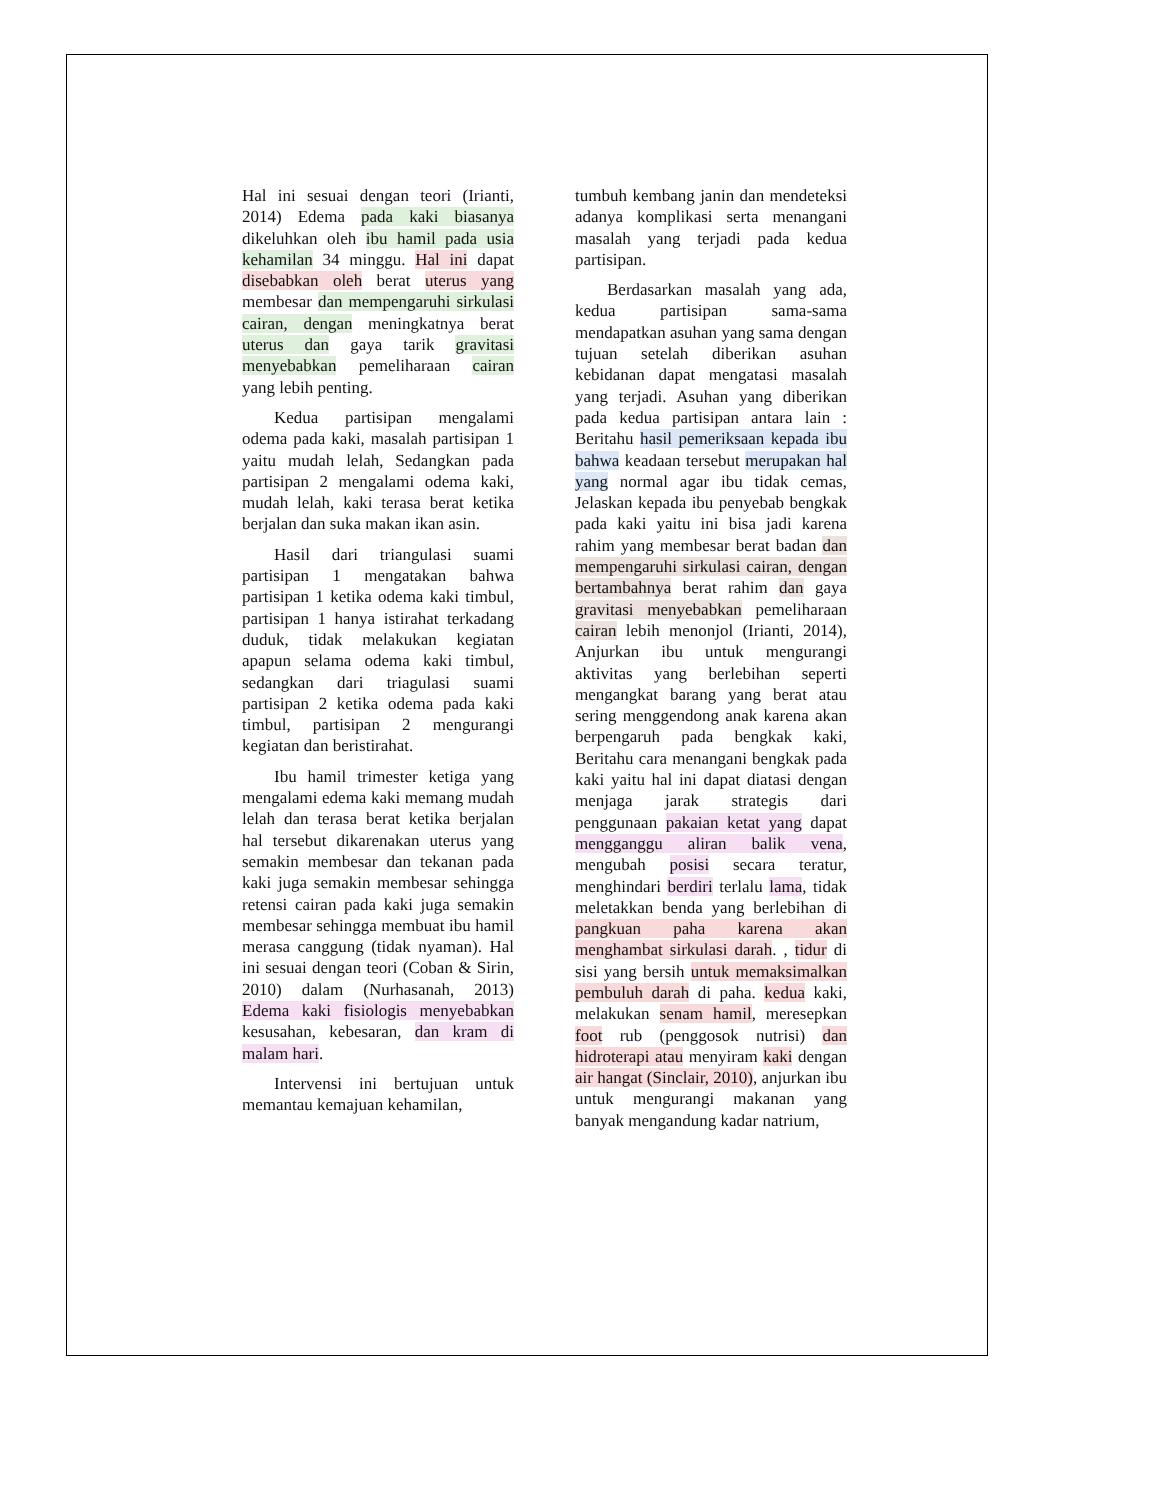Hal ini sesuai dengan teori (Irianti, 2014) Edema pada kaki biasanya dikeluhkan oleh ibu hamil pada usia kehamilan 34 minggu. Hal ini dapat disebabkan oleh berat uterus yang membesar dan mempengaruhi sirkulasi cairan, dengan meningkatnya berat uterus dan gaya tarik gravitasi menyebabkan pemeliharaan cairan yang lebih penting.
Kedua partisipan mengalami odema pada kaki, masalah partisipan 1 yaitu mudah lelah, Sedangkan pada partisipan 2 mengalami odema kaki, mudah lelah, kaki terasa berat ketika berjalan dan suka makan ikan asin.
Hasil dari triangulasi suami partisipan 1 mengatakan bahwa partisipan 1 ketika odema kaki timbul, partisipan 1 hanya istirahat terkadang duduk, tidak melakukan kegiatan apapun selama odema kaki timbul, sedangkan dari triagulasi suami partisipan 2 ketika odema pada kaki timbul, partisipan 2 mengurangi kegiatan dan beristirahat.
Ibu hamil trimester ketiga yang mengalami edema kaki memang mudah lelah dan terasa berat ketika berjalan hal tersebut dikarenakan uterus yang semakin membesar dan tekanan pada kaki juga semakin membesar sehingga retensi cairan pada kaki juga semakin membesar sehingga membuat ibu hamil merasa canggung (tidak nyaman). Hal ini sesuai dengan teori (Coban & Sirin, 2010) dalam (Nurhasanah, 2013) Edema kaki fisiologis menyebabkan kesusahan, kebesaran, dan kram di malam hari.
Intervensi ini bertujuan untuk memantau kemajuan kehamilan,
tumbuh kembang janin dan mendeteksi adanya komplikasi serta menangani masalah yang terjadi pada kedua partisipan.
Berdasarkan masalah yang ada, kedua partisipan sama-sama mendapatkan asuhan yang sama dengan tujuan setelah diberikan asuhan kebidanan dapat mengatasi masalah yang terjadi. Asuhan yang diberikan pada kedua partisipan antara lain : Beritahu hasil pemeriksaan kepada ibu bahwa keadaan tersebut merupakan hal yang normal agar ibu tidak cemas, Jelaskan kepada ibu penyebab bengkak pada kaki yaitu ini bisa jadi karena rahim yang membesar berat badan dan mempengaruhi sirkulasi cairan, dengan bertambahnya berat rahim dan gaya gravitasi menyebabkan pemeliharaan cairan lebih menonjol (Irianti, 2014), Anjurkan ibu untuk mengurangi aktivitas yang berlebihan seperti mengangkat barang yang berat atau sering menggendong anak karena akan berpengaruh pada bengkak kaki, Beritahu cara menangani bengkak pada kaki yaitu hal ini dapat diatasi dengan menjaga jarak strategis dari penggunaan pakaian ketat yang dapat mengganggu aliran balik vena, mengubah posisi secara teratur, menghindari berdiri terlalu lama, tidak meletakkan benda yang berlebihan di pangkuan paha karena akan menghambat sirkulasi darah. , tidur di sisi yang bersih untuk memaksimalkan pembuluh darah di paha. kedua kaki, melakukan senam hamil, meresepkan foot rub (penggosok nutrisi) dan hidroterapi atau menyiram kaki dengan air hangat (Sinclair, 2010), anjurkan ibu untuk mengurangi makanan yang banyak mengandung kadar natrium,